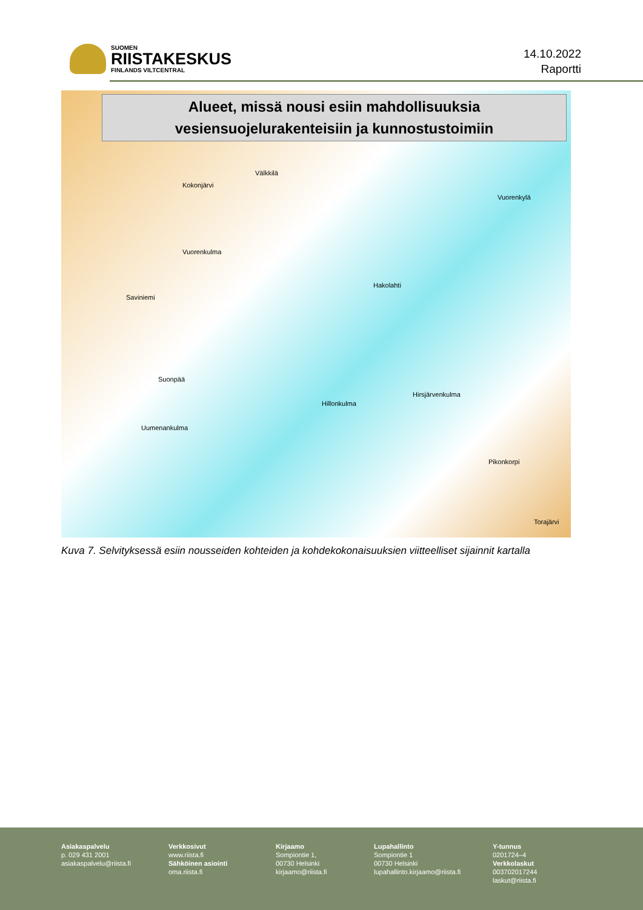SUOMEN
RIISTAKESKUS
FINLANDS VILTCENTRAL
14.10.2022
Raportti
Alueet, missä nousi esiin mahdollisuuksia
vesiensuojelurakenteisiin ja kunnostustoimiin
Välkkilä
Kokonjärvi
Vuorenkulma
Vuorenkylä
Saviniemi
Hakolahti
Suonpää
Hirsjärvenkulma
Hillonkulma
Uumenankulma
Pikonkorpi
Torajärvi
Kuva 7. Selvityksessä esiin nousseiden kohteiden ja kohdekokonaisuuksien viitteelliset sijainnit kartalla
Asiakaspalvelu
p. 029 431 2001
asiakaspalvelu@riista.fi
Verkkosivut
www.riista.fi
Sähköinen asiointi
oma.riista.fi
Kirjaamo
Sompiontie 1,
00730 Helsinki
kirjaamo@riista.fi
Lupahallinto
Sompiontie 1
00730 Helsinki
lupahallinto.kirjaamo@riista.fi
Y-tunnus
0201724–4
Verkkolaskut
003702017244
laskut@riista.fi